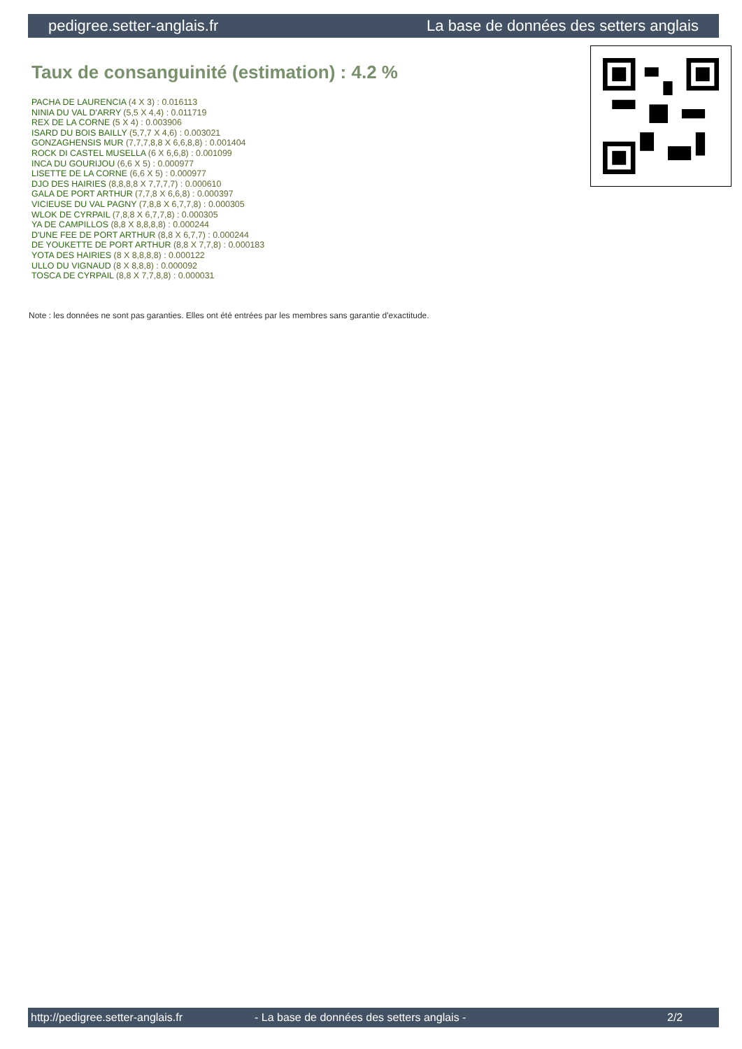pedigree.setter-anglais.fr La base de données des setters anglais
Taux de consanguinité (estimation) : 4.2 %
PACHA DE LAURENCIA (4 X 3) : 0.016113
NINIA DU VAL D'ARRY (5,5 X 4,4) : 0.011719
REX DE LA CORNE (5 X 4) : 0.003906
ISARD DU BOIS BAILLY (5,7,7 X 4,6) : 0.003021
GONZAGHENSIS MUR (7,7,7,8,8 X 6,6,8,8) : 0.001404
ROCK DI CASTEL MUSELLA (6 X 6,6,8) : 0.001099
INCA DU GOURIJOU (6,6 X 5) : 0.000977
LISETTE DE LA CORNE (6,6 X 5) : 0.000977
DJO DES HAIRIES (8,8,8,8 X 7,7,7,7) : 0.000610
GALA DE PORT ARTHUR (7,7,8 X 6,6,8) : 0.000397
VICIEUSE DU VAL PAGNY (7,8,8 X 6,7,7,8) : 0.000305
WLOK DE CYRPAIL (7,8,8 X 6,7,7,8) : 0.000305
YA DE CAMPILLOS (8,8 X 8,8,8,8) : 0.000244
D'UNE FEE DE PORT ARTHUR (8,8 X 6,7,7) : 0.000244
DE YOUKETTE DE PORT ARTHUR (8,8 X 7,7,8) : 0.000183
YOTA DES HAIRIES (8 X 8,8,8,8) : 0.000122
ULLO DU VIGNAUD (8 X 8,8,8) : 0.000092
TOSCA DE CYRPAIL (8,8 X 7,7,8,8) : 0.000031
Note : les données ne sont pas garanties. Elles ont été entrées par les membres sans garantie d'exactitude.
http://pedigree.setter-anglais.fr - La base de données des setters anglais - 2/2